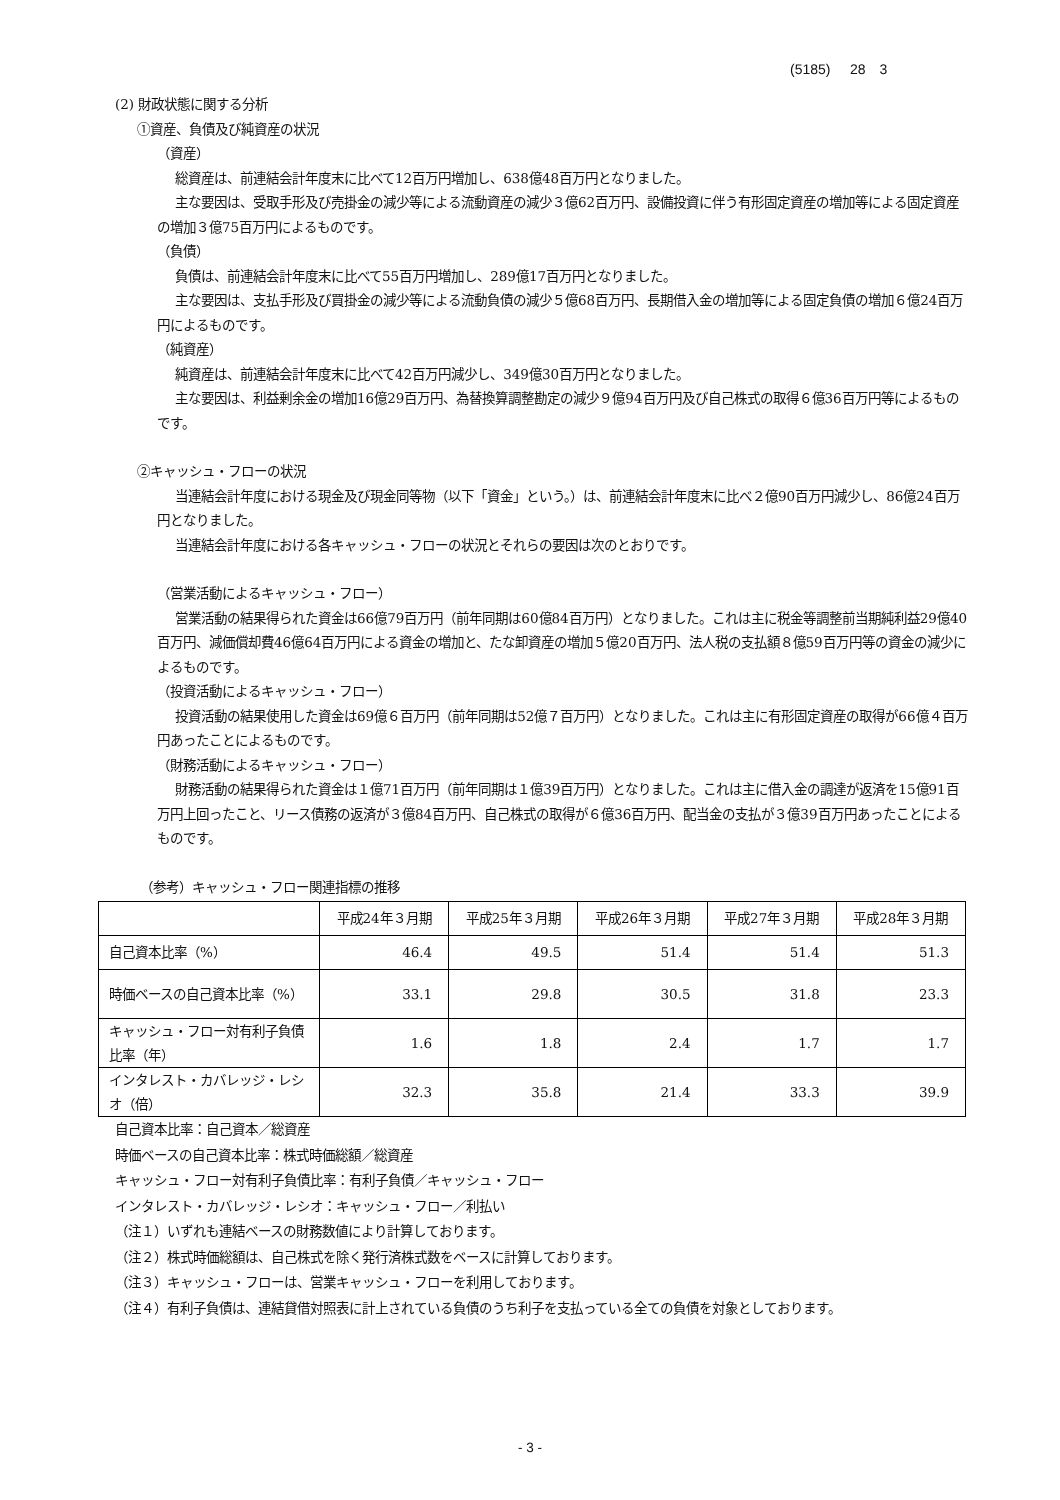(5185) 28　3
(2) 財政状態に関する分析
①資産、負債及び純資産の状況
（資産）
総資産は、前連結会計年度末に比べて12百万円増加し、638億48百万円となりました。
主な要因は、受取手形及び売掛金の減少等による流動資産の減少３億62百万円、設備投資に伴う有形固定資産の増加等による固定資産の増加３億75百万円によるものです。
（負債）
負債は、前連結会計年度末に比べて55百万円増加し、289億17百万円となりました。
主な要因は、支払手形及び買掛金の減少等による流動負債の減少５億68百万円、長期借入金の増加等による固定負債の増加６億24百万円によるものです。
（純資産）
純資産は、前連結会計年度末に比べて42百万円減少し、349億30百万円となりました。
主な要因は、利益剰余金の増加16億29百万円、為替換算調整勘定の減少９億94百万円及び自己株式の取得６億36百万円等によるものです。
②キャッシュ・フローの状況
当連結会計年度における現金及び現金同等物（以下「資金」という。）は、前連結会計年度末に比べ２億90百万円減少し、86億24百万円となりました。
当連結会計年度における各キャッシュ・フローの状況とそれらの要因は次のとおりです。
（営業活動によるキャッシュ・フロー）
営業活動の結果得られた資金は66億79百万円（前年同期は60億84百万円）となりました。これは主に税金等調整前当期純利益29億40百万円、減価償却費46億64百万円による資金の増加と、たな卸資産の増加５億20百万円、法人税の支払額８億59百万円等の資金の減少によるものです。
（投資活動によるキャッシュ・フロー）
投資活動の結果使用した資金は69億６百万円（前年同期は52億７百万円）となりました。これは主に有形固定資産の取得が66億４百万円あったことによるものです。
（財務活動によるキャッシュ・フロー）
財務活動の結果得られた資金は１億71百万円（前年同期は１億39百万円）となりました。これは主に借入金の調達が返済を15億91百万円上回ったこと、リース債務の返済が３億84百万円、自己株式の取得が６億36百万円、配当金の支払が３億39百万円あったことによるものです。
（参考）キャッシュ・フロー関連指標の推移
| | 平成24年３月期 | 平成25年３月期 | 平成26年３月期 | 平成27年３月期 | 平成28年３月期 |
| --- | --- | --- | --- | --- | --- |
| 自己資本比率（%） | 46.4 | 49.5 | 51.4 | 51.4 | 51.3 |
| 時価ベースの自己資本比率（%） | 33.1 | 29.8 | 30.5 | 31.8 | 23.3 |
| キャッシュ・フロー対有利子負債比率（年） | 1.6 | 1.8 | 2.4 | 1.7 | 1.7 |
| インタレスト・カバレッジ・レシオ（倍） | 32.3 | 35.8 | 21.4 | 33.3 | 39.9 |
自己資本比率：自己資本／総資産
時価ベースの自己資本比率：株式時価総額／総資産
キャッシュ・フロー対有利子負債比率：有利子負債／キャッシュ・フロー
インタレスト・カバレッジ・レシオ：キャッシュ・フロー／利払い
（注１）いずれも連結ベースの財務数値により計算しております。
（注２）株式時価総額は、自己株式を除く発行済株式数をベースに計算しております。
（注３）キャッシュ・フローは、営業キャッシュ・フローを利用しております。
（注４）有利子負債は、連結貸借対照表に計上されている負債のうち利子を支払っている全ての負債を対象としております。
- 3 -